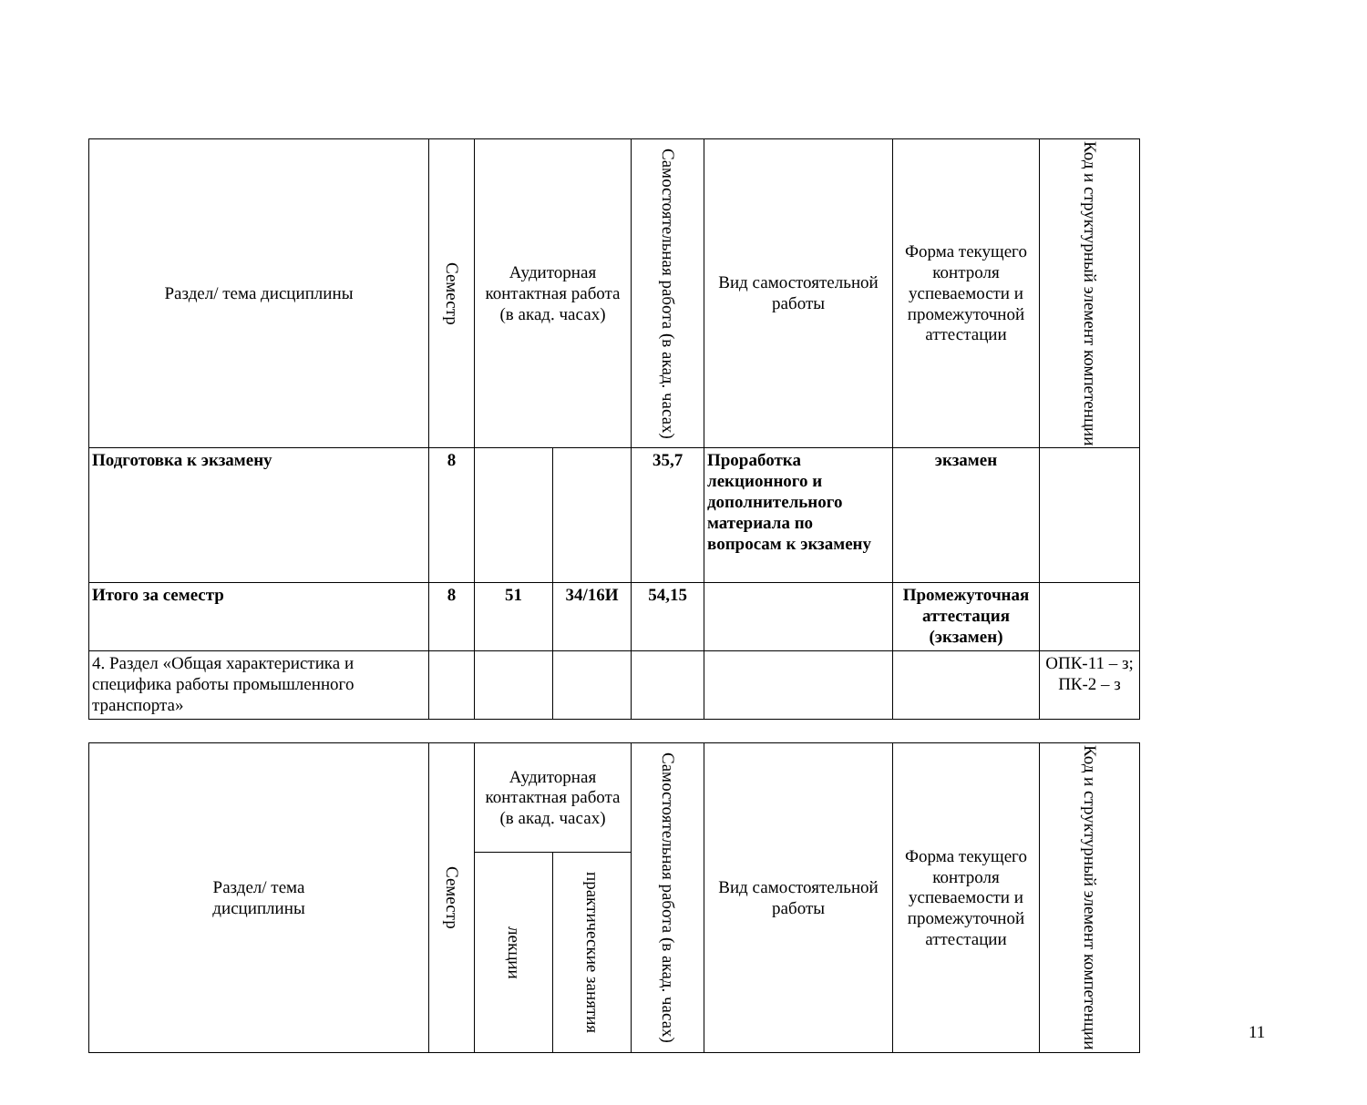| Раздел/ тема дисциплины | Семестр | Аудиторная контактная работа (в акад. часах) | | Самостоятельная работа (в акад. часах) | Вид самостоятельной работы | Форма текущего контроля успеваемости и промежуточной аттестации | Код и структурный элемент компетенции |
| --- | --- | --- | --- | --- | --- | --- | --- |
| Подготовка к экзамену | 8 | | | 35,7 | Проработка лекционного и дополнительного материала по вопросам к экзамену | экзамен | |
| Итого за семестр | 8 | 51 | 34/16И | 54,15 | | Промежуточная аттестация (экзамен) | |
| 4. Раздел «Общая характеристика и специфика работы промышленного транспорта» | | | | | | | ОПК-11 – з; ПК-2 – з |
| Раздел/ тема дисциплины | Семестр | Аудиторная контактная работа (в акад. часах) | | Самостоятельная работа (в акад. часах) | Вид самостоятельной работы | Форма текущего контроля успеваемости и промежуточной аттестации | Код и структурный элемент компетенции |
| --- | --- | --- | --- | --- | --- | --- | --- |
| | | лекции | практические занятия | | | | |
11